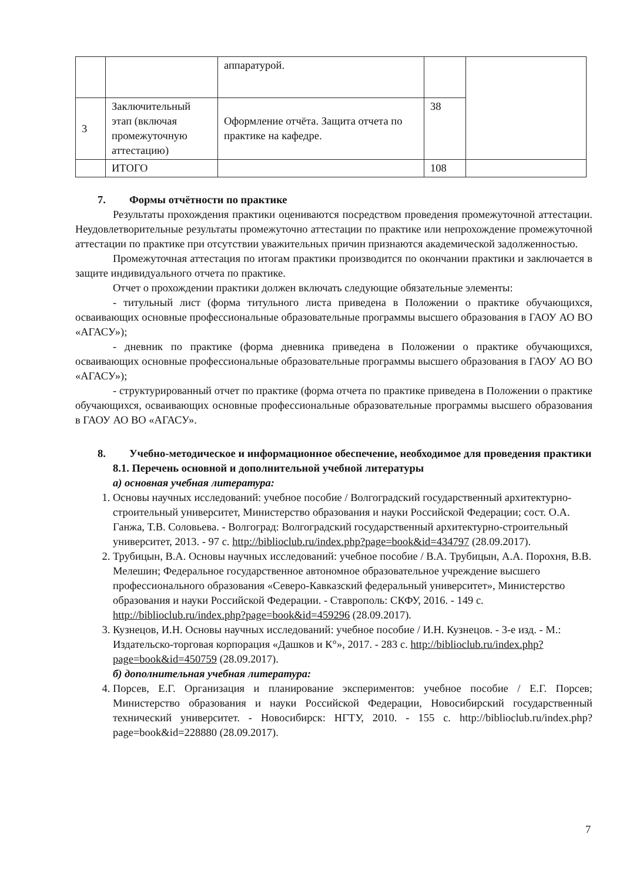| | | аппаратурой. | | |
| 3 | Заключительный этап (включая промежуточную аттестацию) | Оформление отчёта. Защита отчета по практике на кафедре. | 38 | |
| | ИТОГО | | 108 | |
7. Формы отчётности по практике
Результаты прохождения практики оцениваются посредством проведения промежуточной аттестации. Неудовлетворительные результаты промежуточно аттестации по практике или непрохождение промежуточной аттестации по практике при отсутствии уважительных причин признаются академической задолженностью.
Промежуточная аттестация по итогам практики производится по окончании практики и заключается в защите индивидуального отчета по практике.
Отчет о прохождении практики должен включать следующие обязательные элементы:
- титульный лист (форма титульного листа приведена в Положении о практике обучающихся, осваивающих основные профессиональные образовательные программы высшего образования в ГАОУ АО ВО «АГАСУ»);
- дневник по практике (форма дневника приведена в Положении о практике обучающихся, осваивающих основные профессиональные образовательные программы высшего образования в ГАОУ АО ВО «АГАСУ»);
- структурированный отчет по практике (форма отчета по практике приведена в Положении о практике обучающихся, осваивающих основные профессиональные образовательные программы высшего образования в ГАОУ АО ВО «АГАСУ».
8. Учебно-методическое и информационное обеспечение, необходимое для проведения практики
8.1. Перечень основной и дополнительной учебной литературы
а) основная учебная литература:
1. Основы научных исследований: учебное пособие / Волгоградский государственный архитектурно-строительный университет, Министерство образования и науки Российской Федерации; сост. О.А. Ганжа, Т.В. Соловьева. - Волгоград: Волгоградский государственный архитектурно-строительный университет, 2013. - 97 с. http://biblioclub.ru/index.php?page=book&id=434797 (28.09.2017).
2. Трубицын, В.А. Основы научных исследований: учебное пособие / В.А. Трубицын, А.А. Порохня, В.В. Мелешин; Федеральное государственное автономное образовательное учреждение высшего профессионального образования «Северо-Кавказский федеральный университет», Министерство образования и науки Российской Федерации. - Ставрополь: СКФУ, 2016. - 149 с. http://biblioclub.ru/index.php?page=book&id=459296 (28.09.2017).
3. Кузнецов, И.Н. Основы научных исследований: учебное пособие / И.Н. Кузнецов. - 3-е изд. - М.: Издательско-торговая корпорация «Дашков и К°», 2017. - 283 с. http://biblioclub.ru/index.php?page=book&id=450759 (28.09.2017).
б) дополнительная учебная литература:
4. Порсев, Е.Г. Организация и планирование экспериментов: учебное пособие / Е.Г. Порсев; Министерство образования и науки Российской Федерации, Новосибирский государственный технический университет. - Новосибирск: НГТУ, 2010. - 155 с. http://biblioclub.ru/index.php?page=book&id=228880 (28.09.2017).
7